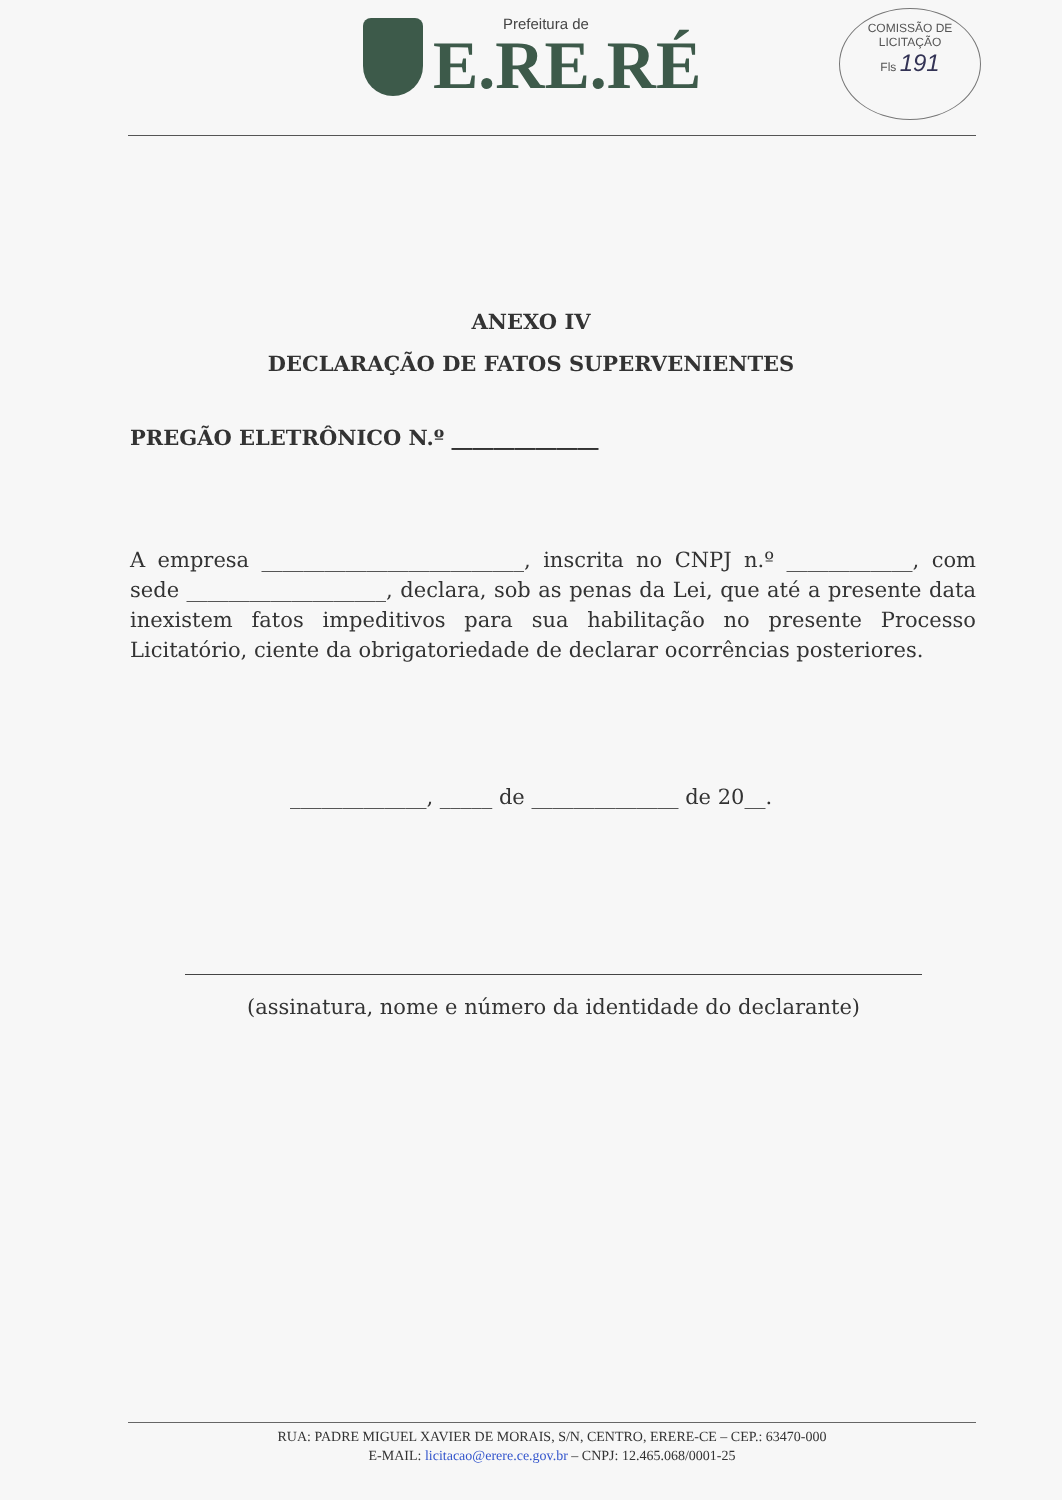Prefeitura de
E.RE.RÉ
COMISSÃO DE LICITAÇÃO
Fls 191
ANEXO IV
DECLARAÇÃO DE FATOS SUPERVENIENTES
PREGÃO ELETRÔNICO N.º ______________
A empresa _________________________, inscrita no CNPJ n.º ____________, com sede ___________________, declara, sob as penas da Lei, que até a presente data inexistem fatos impeditivos para sua habilitação no presente Processo Licitatório, ciente da obrigatoriedade de declarar ocorrências posteriores.
_____________, _____ de ______________ de 20__.
(assinatura, nome e número da identidade do declarante)
RUA: PADRE MIGUEL XAVIER DE MORAIS, S/N, CENTRO, ERERE-CE – CEP.: 63470-000
E-MAIL: licitacao@erere.ce.gov.br – CNPJ: 12.465.068/0001-25